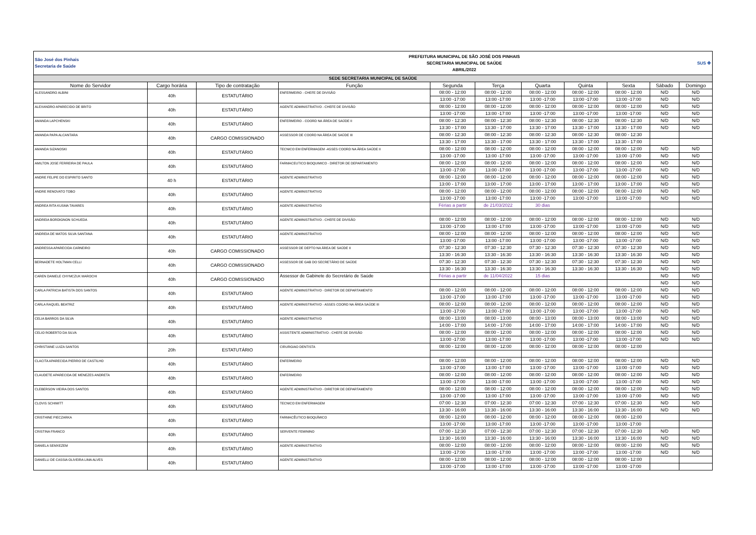| São José dos Pinhais Secretaria de Saúde | | | PREFEITURA MUNICIPAL DE SÃO JOSÉ DOS PINHAIS SECRETARIA MUNICIPAL DE SAÚDE ABRIL/2022 | | | | | | SUS ✚ | |
| SEDE SECRETARIA MUNICIPAL DE SAÚDE | | | | | | | | | | |
| Nome do Servidor | Cargo horária | Tipo de contratação | Função | Segunda | Terça | Quarta | Quinta | Sexta | Sábado | Domingo |
| ALESSANDRO ALBINI | 40h | ESTATUTÁRIO | ENFERMEIRO - CHEFE DE DIVISÃO | 08:00 - 12:00 | 08:00 - 12:00 | 08:00 - 12:00 | 08:00 - 12:00 | 08:00 - 12:00 | N/D | N/D |
| | | | | 13:00 -17:00 | 13:00 -17:00 | 13:00 -17:00 | 13:00 -17:00 | 13:00 -17:00 | N/D | N/D |
| ALEXANDRO APARECIDO DE BRITO | 40h | ESTATUTÁRIO | AGENTE ADMINISTRATIVO - CHEFE DE DIVISÃO | 08:00 - 12:00 | 08:00 - 12:00 | 08:00 - 12:00 | 08:00 - 12:00 | 08:00 - 12:00 | N/D | N/D |
| | | | | 13:00 -17:00 | 13:00 -17:00 | 13:00 -17:00 | 13:00 -17:00 | 13:00 -17:00 | N/D | N/D |
| AMANDA LAPCHENSKI | 40h | ESTATUTÁRIO | ENFERMEIRO - COORD NA ÁREA DE SAÚDE II | 08:00 - 12:30 | 08:00 - 12:30 | 08:00 - 12:30 | 08:00 - 12:30 | 08:00 - 12:30 | N/D | N/D |
| | | | | 13:30 - 17:00 | 13:30 - 17:00 | 13:30 - 17:00 | 13:30 - 17:00 | 13:30 - 17:00 | N/D | N/D |
| AMANDA PAPA ALCANTARA | 40h | CARGO COMISSIONADO | ASSESSOR DE COORD NA ÁREA DE SAÚDE III | 08:00 - 12:30 | 08:00 - 12:30 | 08:00 - 12:30 | 08:00 - 12:30 | 08:00 - 12:30 | | |
| | | | | 13:30 - 17:00 | 13:30 - 17:00 | 13:30 - 17:00 | 13:30 - 17:00 | 13:30 - 17:00 | | |
| AMANDA SIZANOSKI | 40h | ESTATUTÁRIO | TECNICO EM ENFERMAGEM -ASSES COORD NA ÁREA SAÚDE II | 08:00 - 12:00 | 08:00 - 12:00 | 08:00 - 12:00 | 08:00 - 12:00 | 08:00 - 12:00 | N/D | N/D |
| | | | | 13:00 -17:00 | 13:00 -17:00 | 13:00 -17:00 | 13:00 -17:00 | 13:00 -17:00 | N/D | N/D |
| AMILTON JOSE FERREIRA DE PAULA | 40h | ESTATUTÁRIO | FARMACEUTICO BIOQUIMICO - DIRETOR DE DEPARTAMENTO | 08:00 - 12:00 | 08:00 - 12:00 | 08:00 - 12:00 | 08:00 - 12:00 | 08:00 - 12:00 | N/D | N/D |
| | | | | 13:00 -17:00 | 13:00 -17:00 | 13:00 -17:00 | 13:00 -17:00 | 13:00 -17:00 | N/D | N/D |
| ANDRE FELIPE DO ESPIRITO SANTO | 40 h | ESTATUTÁRIO | AGENTE ADMINISTRATIVO | 08:00 - 12:00 | 08:00 - 12:00 | 08:00 - 12:00 | 08:00 - 12:00 | 08:00 - 12:00 | N/D | N/D |
| | | | | 13:00 - 17:00 | 13:00 - 17:00 | 13:00 - 17:00 | 13:00 - 17:00 | 13:00 - 17:00 | N/D | N/D |
| ANDRE RENOVATO TOBO | 40h | ESTATUTÁRIO | AGENTE ADMINISTRATIVO | 08:00 - 12:00 | 08:00 - 12:00 | 08:00 - 12:00 | 08:00 - 12:00 | 08:00 - 12:00 | N/D | N/D |
| | | | | 13:00 -17:00 | 13:00 -17:00 | 13:00 -17:00 | 13:00 -17:00 | 13:00 -17:00 | N/D | N/D |
| ANDREA RITA KUSMA TAVARES | 40h | ESTATUTÁRIO | AGENTE ADMINISTRATIVO | Férias a partir | de 21/03/2022 | 30 dias | | | | |
| ANDREIA BORDIGNON SCHUEDA | 40h | ESTATUTÁRIO | AGENTE ADMINISTRATIVO - CHEFE DE DIVISÃO | 08:00 - 12:00 | 08:00 - 12:00 | 08:00 - 12:00 | 08:00 - 12:00 | 08:00 - 12:00 | N/D | N/D |
| | | | | 13:00 -17:00 | 13:00 -17:00 | 13:00 -17:00 | 13:00 -17:00 | 13:00 -17:00 | N/D | N/D |
| ANDREIA DE MATOS SILVA SANTANA | 40h | ESTATUTÁRIO | AGENTE ADMINISTRATIVO | 08:00 - 12:00 | 08:00 - 12:00 | 08:00 - 12:00 | 08:00 - 12:00 | 08:00 - 12:00 | N/D | N/D |
| | | | | 13:00 -17:00 | 13:00 -17:00 | 13:00 -17:00 | 13:00 -17:00 | 13:00 -17:00 | N/D | N/D |
| ANDRESSA APARECIDA CARNEIRO | 40h | CARGO COMISSIONADO | ASSESSOR DE DEPTO NA ÁREA DE SAÚDE II | 07:30 - 12:30 | 07:30 - 12:30 | 07:30 - 12:30 | 07:30 - 12:30 | 07:30 - 12:30 | N/D | N/D |
| | | | | 13:30 - 16:30 | 13:30 - 16:30 | 13:30 - 16:30 | 13:30 - 16:30 | 13:30 - 16:30 | N/D | N/D |
| BERNADETE HOLTMAN CELLI | 40h | CARGO COMISSIONADO | ASSESSOR DE GAB DO SECRETÁRIO DE SAÚDE | 07:30 - 12:30 | 07:30 - 12:30 | 07:30 - 12:30 | 07:30 - 12:30 | 07:30 - 12:30 | N/D | N/D |
| | | | | 13:30 - 16:30 | 13:30 - 16:30 | 13:30 - 16:30 | 13:30 - 16:30 | 13:30 - 16:30 | N/D | N/D |
| CAREN DANIELE CHYMCZUK MAROCHI | 40h | CARGO COMISSIONADO | Assessor de Gabinete do Secretário de Saúde | Férias a partir | de 11/04/2022 | 15 dias | | | N/D | N/D |
| | | | | | | | | | N/D | N/D |
| CARLA PATRICIA BATISTA DOS SANTOS | 40h | ESTATUTÁRIO | AGENTE ADMINISTRATIVO - DIRETOR DE DEPARTAMENTO | 08:00 - 12:00 | 08:00 - 12:00 | 08:00 - 12:00 | 08:00 - 12:00 | 08:00 - 12:00 | N/D | N/D |
| | | | | 13:00 -17:00 | 13:00 -17:00 | 13:00 -17:00 | 13:00 -17:00 | 13:00 -17:00 | N/D | N/D |
| CARLA RAQUEL BEATRIZ | 40h | ESTATUTÁRIO | AGENTE ADMINISTRATIVO - ASSES COORD NA ÁREA SAÚDE III | 08:00 - 12:00 | 08:00 - 12:00 | 08:00 - 12:00 | 08:00 - 12:00 | 08:00 - 12:00 | N/D | N/D |
| | | | | 13:00 -17:00 | 13:00 -17:00 | 13:00 -17:00 | 13:00 -17:00 | 13:00 -17:00 | N/D | N/D |
| CELIA BARROS DA SILVA | 40h | ESTATUTÁRIO | AGENTE ADMINISTRATIVO | 08:00 - 13:00 | 08:00 - 13:00 | 08:00 - 13:00 | 08:00 - 13:00 | 08:00 - 13:00 | N/D | N/D |
| | | | | 14:00 - 17:00 | 14:00 - 17:00 | 14:00 - 17:00 | 14:00 - 17:00 | 14:00 - 17:00 | N/D | N/D |
| CELIO ROBERTO DA SILVA | 40h | ESTATUTÁRIO | ASSISTENTE ADMINISTRATIVO - CHEFE DE DIVISÃO | 08:00 - 12:00 | 08:00 - 12:00 | 08:00 - 12:00 | 08:00 - 12:00 | 08:00 - 12:00 | N/D | N/D |
| | | | | 13:00 -17:00 | 13:00 -17:00 | 13:00 -17:00 | 13:00 -17:00 | 13:00 -17:00 | N/D | N/D |
| CHRISTIANE LUIZA SANTOS | 20h | ESTATUTÁRIO | CIRURGIAO DENTISTA | 08:00 - 12:00 | 08:00 - 12:00 | 08:00 - 12:00 | 08:00 - 12:00 | 08:00 - 12:00 | | |
| CLACITA APARECIDA PIERRO DE CASTILHO | 40h | ESTATUTÁRIO | ENFERMEIRO | 08:00 - 12:00 | 08:00 - 12:00 | 08:00 - 12:00 | 08:00 - 12:00 | 08:00 - 12:00 | N/D | N/D |
| | | | | 13:00 -17:00 | 13:00 -17:00 | 13:00 -17:00 | 13:00 -17:00 | 13:00 -17:00 | N/D | N/D |
| CLAUDETE APARECIDA DE MENEZES ANDRETA | 40h | ESTATUTÁRIO | ENFERMEIRO | 08:00 - 12:00 | 08:00 - 12:00 | 08:00 - 12:00 | 08:00 - 12:00 | 08:00 - 12:00 | N/D | N/D |
| | | | | 13:00 -17:00 | 13:00 -17:00 | 13:00 -17:00 | 13:00 -17:00 | 13:00 -17:00 | N/D | N/D |
| CLEBERSON VIEIRA DOS SANTOS | 40h | ESTATUTÁRIO | AGENTE ADMINISTRATIVO - DIRETOR DE DEPARTAMENTO | 08:00 - 12:00 | 08:00 - 12:00 | 08:00 - 12:00 | 08:00 - 12:00 | 08:00 - 12:00 | N/D | N/D |
| | | | | 13:00 -17:00 | 13:00 -17:00 | 13:00 -17:00 | 13:00 -17:00 | 13:00 -17:00 | N/D | N/D |
| CLOVIS SCHIMITT | 40h | ESTATUTÁRIO | TECNICO EM ENFERMAGEM | 07:00 - 12:30 | 07:00 - 12:30 | 07:00 - 12:30 | 07:00 - 12:30 | 07:00 - 12:30 | N/D | N/D |
| | | | | 13:30 - 16:00 | 13:30 - 16:00 | 13:30 - 16:00 | 13:30 - 16:00 | 13:30 - 16:00 | N/D | N/D |
| CRISTHINE PIECZARKA | 40h | ESTATUTÁRIO | FARMACÊUTICO BIOQUÍMICO | 08:00 - 12:00 | 08:00 - 12:00 | 08:00 - 12:00 | 08:00 - 12:00 | 08:00 - 12:00 | | |
| | | | | 13:00 -17:00 | 13:00 -17:00 | 13:00 -17:00 | 13:00 -17:00 | 13:00 -17:00 | | |
| CRISTINA FRANCO | 40h | ESTATUTÁRIO | SERVENTE FEMININO | 07:00 - 12:30 | 07:00 - 12:30 | 07:00 - 12:30 | 07:00 - 12:30 | 07:00 - 12:30 | N/D | N/D |
| | | | | 13:30 - 16:00 | 13:30 - 16:00 | 13:30 - 16:00 | 13:30 - 16:00 | 13:30 - 16:00 | N/D | N/D |
| DANIELA SEMXEZEM | 40h | ESTATUTÁRIO | AGENTE ADMINISTRATIVO | 08:00 - 12:00 | 08:00 - 12:00 | 08:00 - 12:00 | 08:00 - 12:00 | 08:00 - 12:00 | N/D | N/D |
| | | | | 13:00 -17:00 | 13:00 -17:00 | 13:00 -17:00 | 13:00 -17:00 | 13:00 -17:00 | N/D | N/D |
| DANIELLI DE CASSIA OLIVEIRA LIMA ALVES | 40h | ESTATUTÁRIO | AGENTE ADMINISTRATIVO | 08:00 - 12:00 | 08:00 - 12:00 | 08:00 - 12:00 | 08:00 - 12:00 | 08:00 - 12:00 | | |
| | | | | 13:00 -17:00 | 13:00 -17:00 | 13:00 -17:00 | 13:00 -17:00 | 13:00 -17:00 | | |